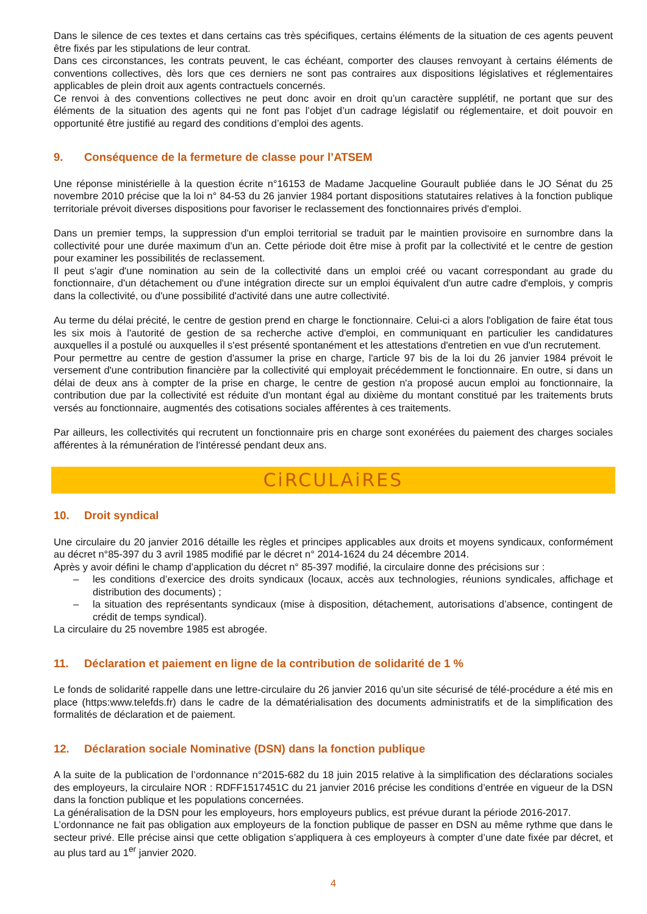Dans le silence de ces textes et dans certains cas très spécifiques, certains éléments de la situation de ces agents peuvent être fixés par les stipulations de leur contrat.
Dans ces circonstances, les contrats peuvent, le cas échéant, comporter des clauses renvoyant à certains éléments de conventions collectives, dès lors que ces derniers ne sont pas contraires aux dispositions législatives et réglementaires applicables de plein droit aux agents contractuels concernés.
Ce renvoi à des conventions collectives ne peut donc avoir en droit qu’un caractère supplétif, ne portant que sur des éléments de la situation des agents qui ne font pas l’objet d’un cadrage législatif ou réglementaire, et doit pouvoir en opportunité être justifié au regard des conditions d’emploi des agents.
9. Conséquence de la fermeture de classe pour l’ATSEM
Une réponse ministérielle à la question écrite n°16153 de Madame Jacqueline Gourault publiée dans le JO Sénat du 25 novembre 2010 précise que la loi n° 84-53 du 26 janvier 1984 portant dispositions statutaires relatives à la fonction publique territoriale prévoit diverses dispositions pour favoriser le reclassement des fonctionnaires privés d'emploi.
Dans un premier temps, la suppression d'un emploi territorial se traduit par le maintien provisoire en surnombre dans la collectivité pour une durée maximum d'un an. Cette période doit être mise à profit par la collectivité et le centre de gestion pour examiner les possibilités de reclassement.
Il peut s'agir d'une nomination au sein de la collectivité dans un emploi créé ou vacant correspondant au grade du fonctionnaire, d'un détachement ou d'une intégration directe sur un emploi équivalent d'un autre cadre d'emplois, y compris dans la collectivité, ou d'une possibilité d'activité dans une autre collectivité.
Au terme du délai précité, le centre de gestion prend en charge le fonctionnaire. Celui-ci a alors l'obligation de faire état tous les six mois à l'autorité de gestion de sa recherche active d'emploi, en communiquant en particulier les candidatures auxquelles il a postulé ou auxquelles il s'est présenté spontanément et les attestations d'entretien en vue d'un recrutement.
Pour permettre au centre de gestion d'assumer la prise en charge, l'article 97 bis de la loi du 26 janvier 1984 prévoit le versement d'une contribution financière par la collectivité qui employait précédemment le fonctionnaire. En outre, si dans un délai de deux ans à compter de la prise en charge, le centre de gestion n'a proposé aucun emploi au fonctionnaire, la contribution due par la collectivité est réduite d'un montant égal au dixième du montant constitué par les traitements bruts versés au fonctionnaire, augmentés des cotisations sociales afférentes à ces traitements.
Par ailleurs, les collectivités qui recrutent un fonctionnaire pris en charge sont exonérées du paiement des charges sociales afférentes à la rémunération de l'intéressé pendant deux ans.
CiRCULAiRES
10. Droit syndical
Une circulaire du 20 janvier 2016 détaille les règles et principes applicables aux droits et moyens syndicaux, conformément au décret n°85-397 du 3 avril 1985 modifié par le décret n° 2014-1624 du 24 décembre 2014.
Après y avoir défini le champ d’application du décret n° 85-397 modifié, la circulaire donne des précisions sur :
– les conditions d’exercice des droits syndicaux (locaux, accès aux technologies, réunions syndicales, affichage et distribution des documents) ;
– la situation des représentants syndicaux (mise à disposition, détachement, autorisations d’absence, contingent de crédit de temps syndical).
La circulaire du 25 novembre 1985 est abrogée.
11. Déclaration et paiement en ligne de la contribution de solidarité de 1 %
Le fonds de solidarité rappelle dans une lettre-circulaire du 26 janvier 2016 qu’un site sécurisé de télé-procédure a été mis en place (https:www.telefds.fr) dans le cadre de la dématérialisation des documents administratifs et de la simplification des formalités de déclaration et de paiement.
12. Déclaration sociale Nominative (DSN) dans la fonction publique
A la suite de la publication de l’ordonnance n°2015-682 du 18 juin 2015 relative à la simplification des déclarations sociales des employeurs, la circulaire NOR : RDFF1517451C du 21 janvier 2016 précise les conditions d’entrée en vigueur de la DSN dans la fonction publique et les populations concernées.
La généralisation de la DSN pour les employeurs, hors employeurs publics, est prévue durant la période 2016-2017.
L’ordonnance ne fait pas obligation aux employeurs de la fonction publique de passer en DSN au même rythme que dans le secteur privé. Elle précise ainsi que cette obligation s’appliquera à ces employeurs à compter d’une date fixée par décret, et au plus tard au 1<sup>er</sup> janvier 2020.
4